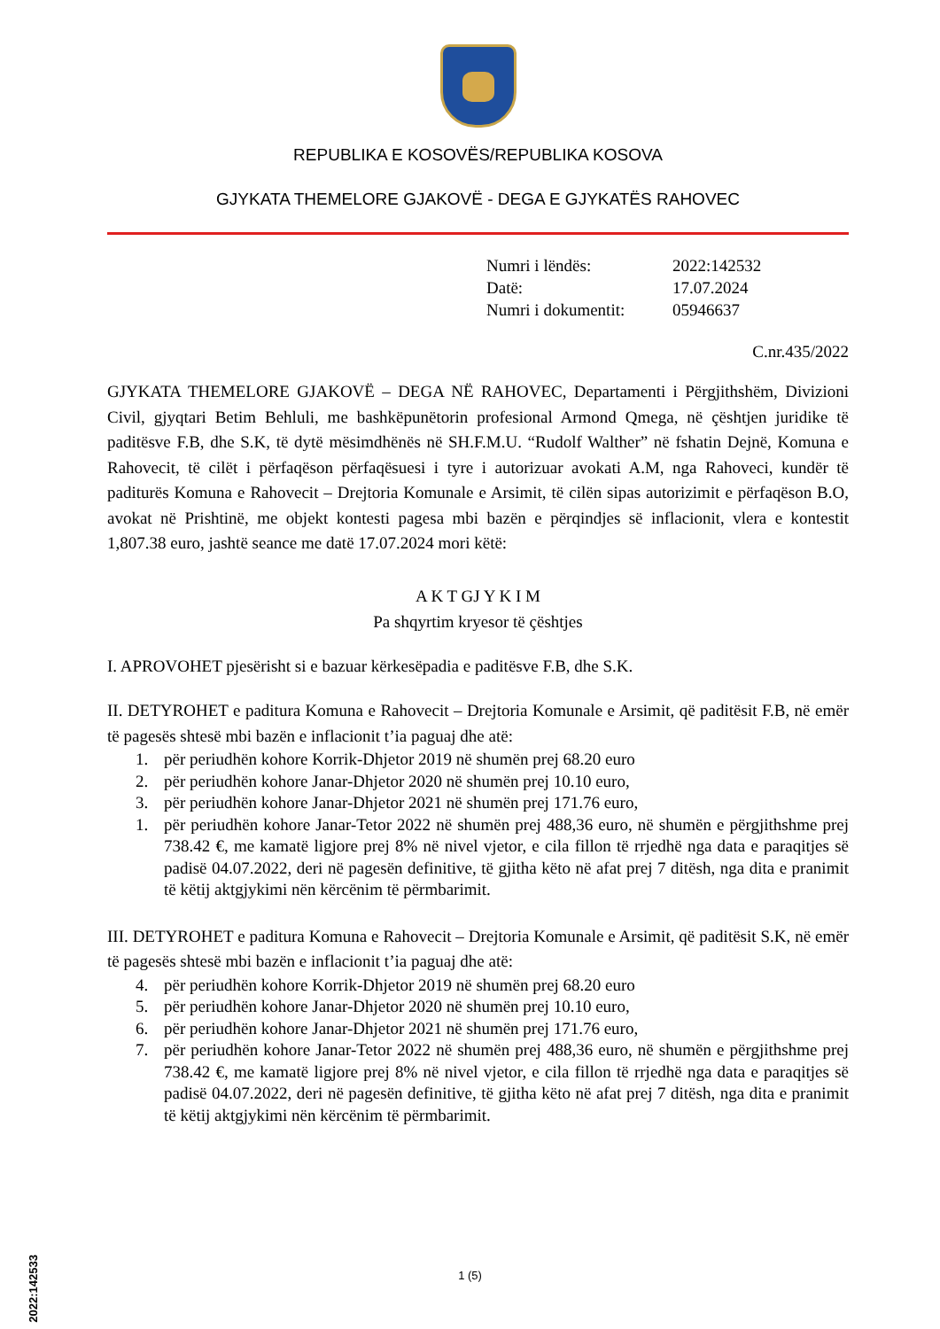REPUBLIKA E KOSOVËS/REPUBLIKA KOSOVA
GJYKATA THEMELORE GJAKOVË - DEGA E GJYKATËS RAHOVEC
Numri i lëndës: 2022:142532
Datë: 17.07.2024
Numri i dokumentit: 05946637
C.nr.435/2022
GJYKATA THEMELORE GJAKOVË – DEGA NË RAHOVEC, Departamenti i Përgjithshëm, Divizioni Civil, gjyqtari Betim Behluli, me bashkëpunëtorin profesional Armond Qmega, në çështjen juridike të paditësve F.B, dhe S.K, të dytë mësimdhënës në SH.F.M.U. “Rudolf Walther” në fshatin Dejnë, Komuna e Rahovecit, të cilët i përfaqëson përfaqësuesi i tyre i autorizuar avokati A.M, nga Rahoveci, kundër të paditurës Komuna e Rahovecit – Drejtoria Komunale e Arsimit, të cilën sipas autorizimit e përfaqëson B.O, avokat në Prishtinë, me objekt kontesti pagesa mbi bazën e përqindjes së inflacionit, vlera e kontestit 1,807.38 euro, jashtë seance me datë 17.07.2024 mori këtë:
A K T GJ Y K I M
Pa shqyrtim kryesor të çështjes
I. APROVOHET pjesërisht si e bazuar kërkesëpadia e paditësve F.B, dhe S.K.
II. DETYROHET e paditura Komuna e Rahovecit – Drejtoria Komunale e Arsimit, që paditësit F.B, në emër të pagesës shtesë mbi bazën e inflacionit t’ia paguaj dhe atë:
1. për periudhën kohore Korrik-Dhjetor 2019 në shumën prej 68.20 euro
2. për periudhën kohore Janar-Dhjetor 2020 në shumën prej 10.10 euro,
3. për periudhën kohore Janar-Dhjetor 2021 në shumën prej 171.76 euro,
1. për periudhën kohore Janar-Tetor 2022 në shumën prej 488,36 euro, në shumën e përgjithshme prej 738.42 €, me kamatë ligjore prej 8% në nivel vjetor, e cila fillon të rrjedhë nga data e paraqitjes së padisë 04.07.2022, deri në pagesën definitive, të gjitha këto në afat prej 7 ditësh, nga dita e pranimit të këtij aktgjykimi nën kërcënim të përmbarimit.
III. DETYROHET e paditura Komuna e Rahovecit – Drejtoria Komunale e Arsimit, që paditësit S.K, në emër të pagesës shtesë mbi bazën e inflacionit t’ia paguaj dhe atë:
4. për periudhën kohore Korrik-Dhjetor 2019 në shumën prej 68.20 euro
5. për periudhën kohore Janar-Dhjetor 2020 në shumën prej 10.10 euro,
6. për periudhën kohore Janar-Dhjetor 2021 në shumën prej 171.76 euro,
7. për periudhën kohore Janar-Tetor 2022 në shumën prej 488,36 euro, në shumën e përgjithshme prej 738.42 €, me kamatë ligjore prej 8% në nivel vjetor, e cila fillon të rrjedhë nga data e paraqitjes së padisë 04.07.2022, deri në pagesën definitive, të gjitha këto në afat prej 7 ditësh, nga dita e pranimit të këtij aktgjykimi nën kërcënim të përmbarimit.
2022:142533
1 (5)